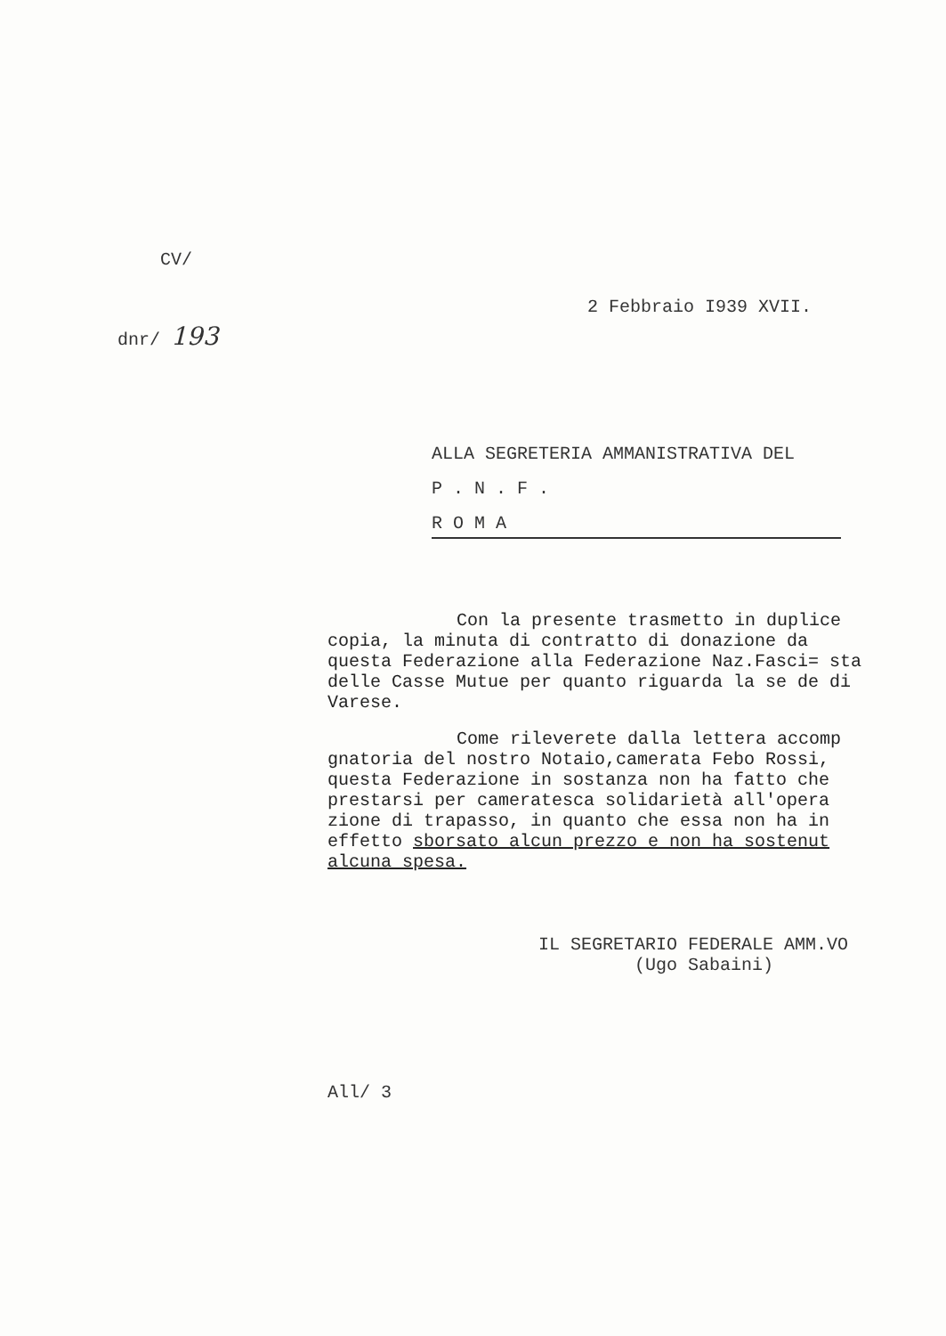CV/
2 Febbraio I939 XVII.
dnr/ 193
ALLA SEGRETERIA AMMANISTRATIVA DEL
P . N . F .
R O M A
Con la presente trasmetto in duplice copia, la minuta di contratto di donazione da questa Federazione alla Federazione Naz.Fasci= sta delle Casse Mutue per quanto riguarda la se de di Varese.
Come rileverete dalla lettera accomp gnatoria del nostro Notaio,camerata Febo Rossi, questa Federazione in sostanza non ha fatto che prestarsi per cameratesca solidarietà all'opera zione di trapasso, in quanto che essa non ha in effetto sborsato alcun prezzo e non ha sostenut alcuna spesa.
IL SEGRETARIO FEDERALE AMM.VO
(Ugo Sabaini)
All/ 3